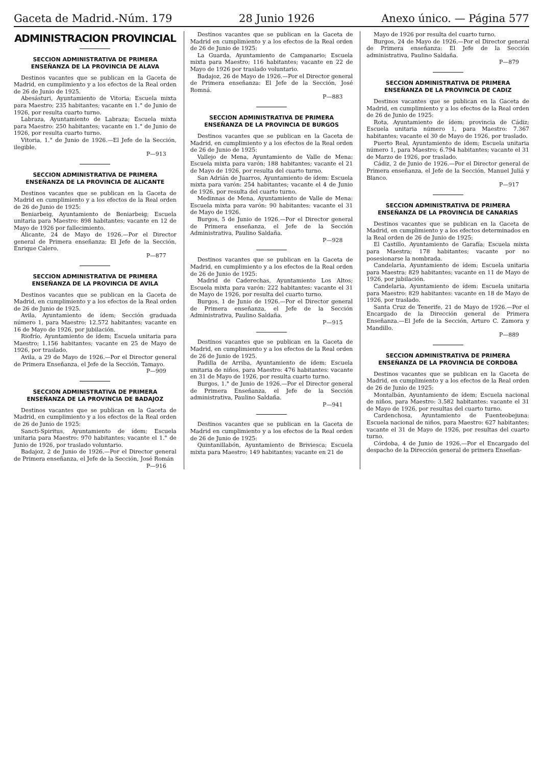Gaceta de Madrid.-Núm. 179 28 Junio 1926 Anexo único. — Página 577
ADMINISTRACION PROVINCIAL
SECCION ADMINISTRATIVA DE PRIMERA ENSEÑANZA DE LA PROVINCIA DE ALAVA
Destinos vacantes que se publican en la Gaceta de Madrid, en cumplimiento y a los efectos de la Real orden de 26 de Junio de 1925.
Abesásturi, Ayuntamiento de Vitoria; Escuela mixta para Maestro; 235 habitantes; vacante en 1.° de Junio de 1926, por resulta cuarto turno.
Labraza, Ayuntamiento de Labraza; Escuela mixta para Maestro: 250 habitantes; vacante en 1.° de Junio de 1926, por resulta cuarto turno.
Vitoria, 1.° de Junio de 1926.—El Jefe de la Sección, ilegible.
P—913
SECCION ADMINISTRATIVA DE PRIMERA ENSEÑANZA DE LA PROVINCIA DE ALICANTE
Destinos vacantes que se publican en la Gaceta de Madrid en cumplimiento y a los efectos de la Real orden de 26 de Junio de 1925:
Beniarbeig, Ayuntamiento de Beniarbeig; Escuela unitaria para Maestro: 898 habitantes; vacante en 12 de Mayo de 1926 por fallecimiento.
Alicante, 24 de Mayo de 1926.—Por el Director general de Primera enseñanza: El Jefe de la Sección, Enrique Calero.
P—877
SECCION ADMINISTRATIVA DE PRIMERA ENSEÑANZA DE LA PROVINCIA DE AVILA
Destinos vacantes que se publican en la Gaceta de Madrid, en cumplimiento y a los efectos de la Real orden de 26 de Junio de 1925.
Avila, Ayuntamiento de ídem; Sección graduada número 1, para Maestro; 12.572 habitantes; vacante en 16 de Mayo de 1926, por jubilación.
Riofrío, Ayuntamiento de ídem; Escuela unitaria para Maestro; 1.156 habitantes; vacante en 25 de Mayo de 1926, por traslado.
Avila, a 29 de Mayo de 1926.—Por el Director general de Primera Enseñanza, el Jefe de la Sección, Tamayo.
P—909
SECCION ADMINISTRATIVA DE PRIMERA ENSEÑANZA DE LA PROVINCIA DE BADAJOZ
Destinos vacantes que se publican en la Gaceta de Madrid, en cumplimiento y a los efectos de la Real orden de 26 de Junio de 1925:
Sancti-Spiritus, Ayuntamiento de ídem; Escuela unitaria para Maestro: 970 habitantes; vacante el 1.° de Junio de 1926, por traslado voluntario.
Badajoz, 2 de Junio de 1926.—Por el Director general de Primera enseñanza, el Jefe de la Sección, José Román
P—916
Destinos vacantes que se publican en la Gaceta de Madrid en cumplimiento y a los efectos de la Real orden de 26 de Junio de 1925:
La Guarda, Ayuntamiento de Campanario; Escuela mixta para Maestro; 116 habitantes; vacante en 22 de Mayo de 1926 por traslado voluntario.
Badajoz, 26 de Mayo de 1926.—Por el Director general de Primera enseñanza: El Jefe de la Sección, José Romná.
P—883
SECCION ADMINISTRATIVA DE PRIMERA ENSEÑANZA DE LA PROVINCIA DE BURGOS
Destinos vacantes que se publican en la Gaceta de Madrid, en cumplimiento y a los efectos de la Real orden de 26 de Junio de 1925:
Vallejo de Mena, Ayuntamiento de Valle de Mena: Escuela mixta para varón; 188 habitantes; vacante el 21 de Mayo de 1926, por resulta del cuarto turno.
San Adrián de Juarros, Ayuntamiento de ídem: Escuela mixta para varón: 254 habitantes; vacante el 4 de Junio de 1926, por resulta del cuarto turno.
Medinnas de Mena, Ayuntamiento de Valle de Mena: Escuela mixta para varón: 90 habitantes: vacante el 31 de Mayo de 1926.
Burgos, 5 de Junio de 1926.—Por el Director general de Primera enseñanza, el Jefe de la Sección Administrativa, Paulino Saldaña.
P—928
Destinos vacantes que se publican en la Gaceta de Madrid, en cumplimiento y a los efectos de la Real orden de 26 de Junio de 1925:
Madrid de Caderechas, Ayuntamiento Los Altos; Escuela mixta para varón: 222 habitantes: vacante el 31 de Mayo de 1926, por resulta del cuarto turno.
Burgos, 1 de Junio de 1926.—Por el Director general de Primera enseñanza, el Jefe de la Sección Administrativa, Paulino Saldaña.
P—915
Destinos vacantes que se publican en la Gaceta de Madrid, en cumplimiento y a los efectos de la Real orden de 26 de Junio de 1925.
Padilla de Arriba, Ayuntamiento de ídem: Escuela unitaria de niños, para Maestro: 476 habitantes: vacante en 31 de Mayo de 1926, por resulta cuarto turno.
Burgos, 1.° de Junio de 1926.—Por el Director general de Primera Enseñanza, el Jefe de la Sección administrativa, Paulino Saldaña.
P—941
Destinos vacantes que se publican en la Gaceta de Madrid en cumplimiento y a los efectos de la Real orden de 26 de Junio de 1925:
Quintanillabón, Ayuntamiento de Briviesca; Escuela mixta para Maestro; 149 habitantes; vacante en 21 de
Mayo de 1926 por resulta del cuarto turno.
Burgos, 24 de Mayo de 1926.—Por el Director general de Primera enseñanza: El Jefe de la Sección administrativa, Paulino Saldaña.
P—879
SECCION ADMINISTRATIVA DE PRIMERA ENSEÑANZA DE LA PROVINCIA DE CADIZ
Destinos vacantes que se publican en la Gaceta de Madrid, en cumplimiento y a los efectos de la Real orden de 26 de Junio de 1925:
Rota, Ayuntamiento de ídem; provincia de Cádiz; Escuela unitaria número 1, para Maestro: 7.367 habitantes; vacante el 30 de Mayo de 1926, por traslado.
Puerto Real, Ayuntamiento de ídem; Escuela unitaria número 1, para Maestro; 6.794 habitantes; vacante el 31 de Marzo de 1926, por traslado.
Cádiz, 2 de Junio de 1926.—Por el Director general de Primera enseñanza, el Jefe de la Sección, Manuel Juliá y Blanco.
P—917
SECCION ADMINISTRATIVA DE PRIMERA ENSEÑANZA DE LA PROVINCIA DE CANARIAS
Destinos vacantes que se publican en la Gaceta de Madrid, en cumplimiento y a los efectos determinados en la Real orden de 26 de Junio de 1925:
El Castillo, Ayuntamiento de Garafía; Escuela mixta para Maestra; 178 habitantes; vacante por no posesionarse la nombrada.
Candelaria, Ayuntamiento de ídem; Escuela unitaria para Maestra: 829 habitantes; vacante en 11 de Mayo de 1926, por jubilación.
Candelaria, Ayuntamiento de ídem: Escuela unitaria para Maestro: 829 habitantes: vacante en 18 de Mayo de 1926, por traslado.
Santa Cruz de Tenerife, 21 de Mayo de 1926.—Por el Encargado de la Dirección general de Primera Enseñanza.—El Jefe de la Sección, Arturo C. Zamora y Mandillo.
P—889
SECCION ADMINISTRATIVA DE PRIMERA ENSEÑANZA DE LA PROVINCIA DE CORDOBA
Destinos vacantes que se publican en la Gaceta de Madrid, en cumplimiento y a los efectos de la Real orden de 26 de Junio de 1925:
Montalbán, Ayuntamiento de ídem; Escuela nacional de niños, para Maestro: 3.582 habitantes: vacante el 31 de Mayo de 1926, por resultas del cuarto turno.
Cardenchosa, Ayuntamiento de Fuenteobejuna: Escuela nacional de niños, para Maestro: 627 habitantes; vacante el 31 de Mayo de 1926, por resultas del cuarto turno.
Córdoba, 4 de Junio de 1926.—Por el Encargado del despacho de la Dirección general de primera Enseñan-